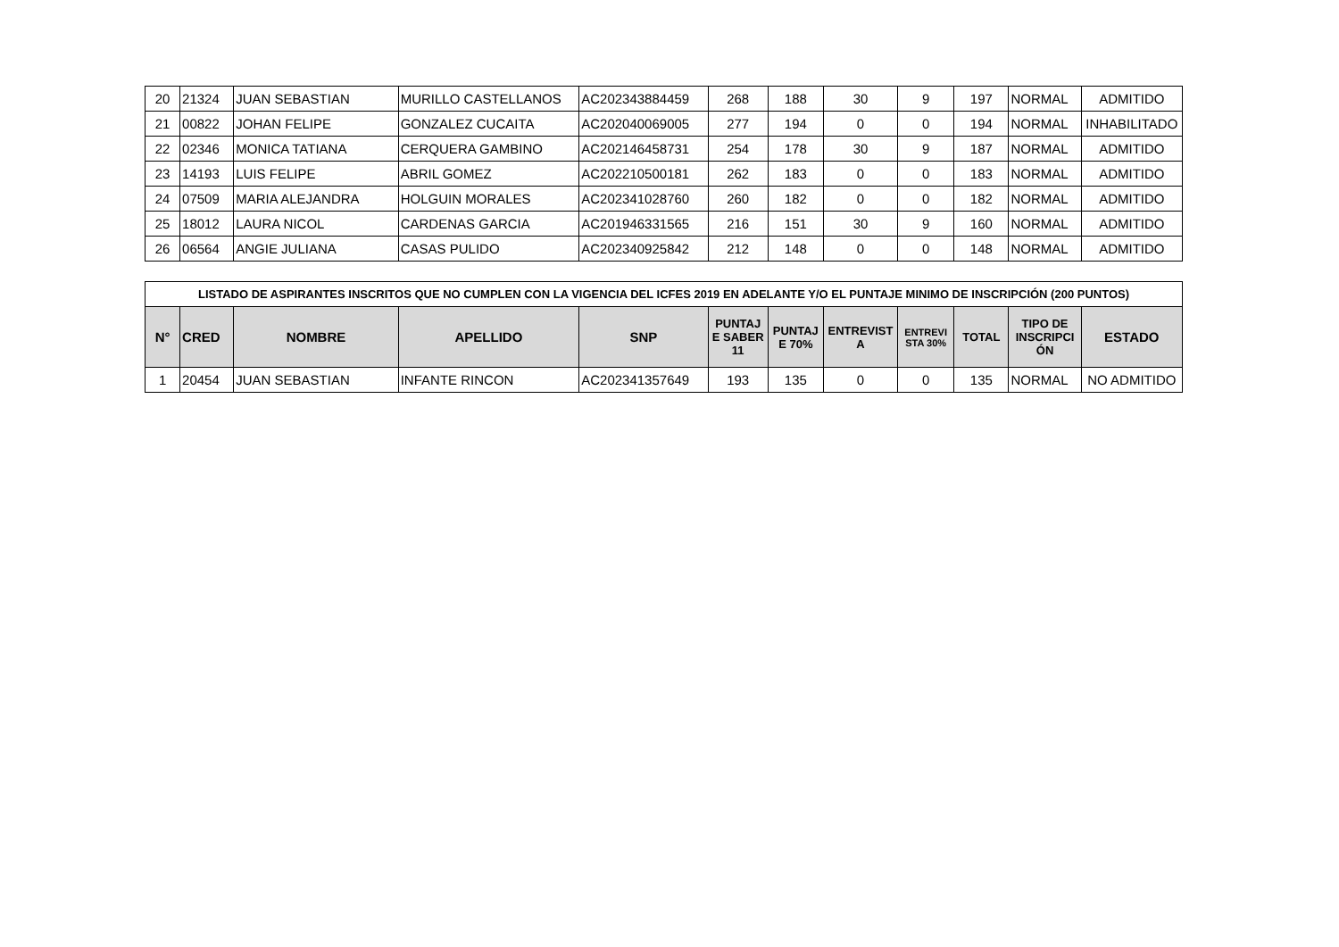| 20 | 21324 | JUAN SEBASTIAN | MURILLO CASTELLANOS | AC202343884459 | 268 | 188 | 30 | 9 | 197 | NORMAL | ADMITIDO |
| 21 | 00822 | JOHAN FELIPE | GONZALEZ CUCAITA | AC202040069005 | 277 | 194 | 0 | 0 | 194 | NORMAL | INHABILITADO |
| 22 | 02346 | MONICA TATIANA | CERQUERA GAMBINO | AC202146458731 | 254 | 178 | 30 | 9 | 187 | NORMAL | ADMITIDO |
| 23 | 14193 | LUIS FELIPE | ABRIL GOMEZ | AC202210500181 | 262 | 183 | 0 | 0 | 183 | NORMAL | ADMITIDO |
| 24 | 07509 | MARIA ALEJANDRA | HOLGUIN MORALES | AC202341028760 | 260 | 182 | 0 | 0 | 182 | NORMAL | ADMITIDO |
| 25 | 18012 | LAURA NICOL | CARDENAS GARCIA | AC201946331565 | 216 | 151 | 30 | 9 | 160 | NORMAL | ADMITIDO |
| 26 | 06564 | ANGIE JULIANA | CASAS PULIDO | AC202340925842 | 212 | 148 | 0 | 0 | 148 | NORMAL | ADMITIDO |
| LISTADO DE ASPIRANTES INSCRITOS QUE NO CUMPLEN CON LA VIGENCIA DEL ICFES 2019 EN ADELANTE Y/O EL PUNTAJE MINIMO DE INSCRIPCIÓN (200 PUNTOS) | | | | | | | | | | | |
| --- | --- | --- | --- | --- | --- | --- | --- | --- | --- | --- | --- |
| N° | CRED | NOMBRE | APELLIDO | SNP | PUNTAJ E SABER 11 | PUNTAJ E 70% | ENTREVIST A | ENTREVI STA 30% | TOTAL | TIPO DE INSCRIPCI ÓN | ESTADO |
| 1 | 20454 | JUAN SEBASTIAN | INFANTE RINCON | AC202341357649 | 193 | 135 | 0 | 0 | 135 | NORMAL | NO ADMITIDO |